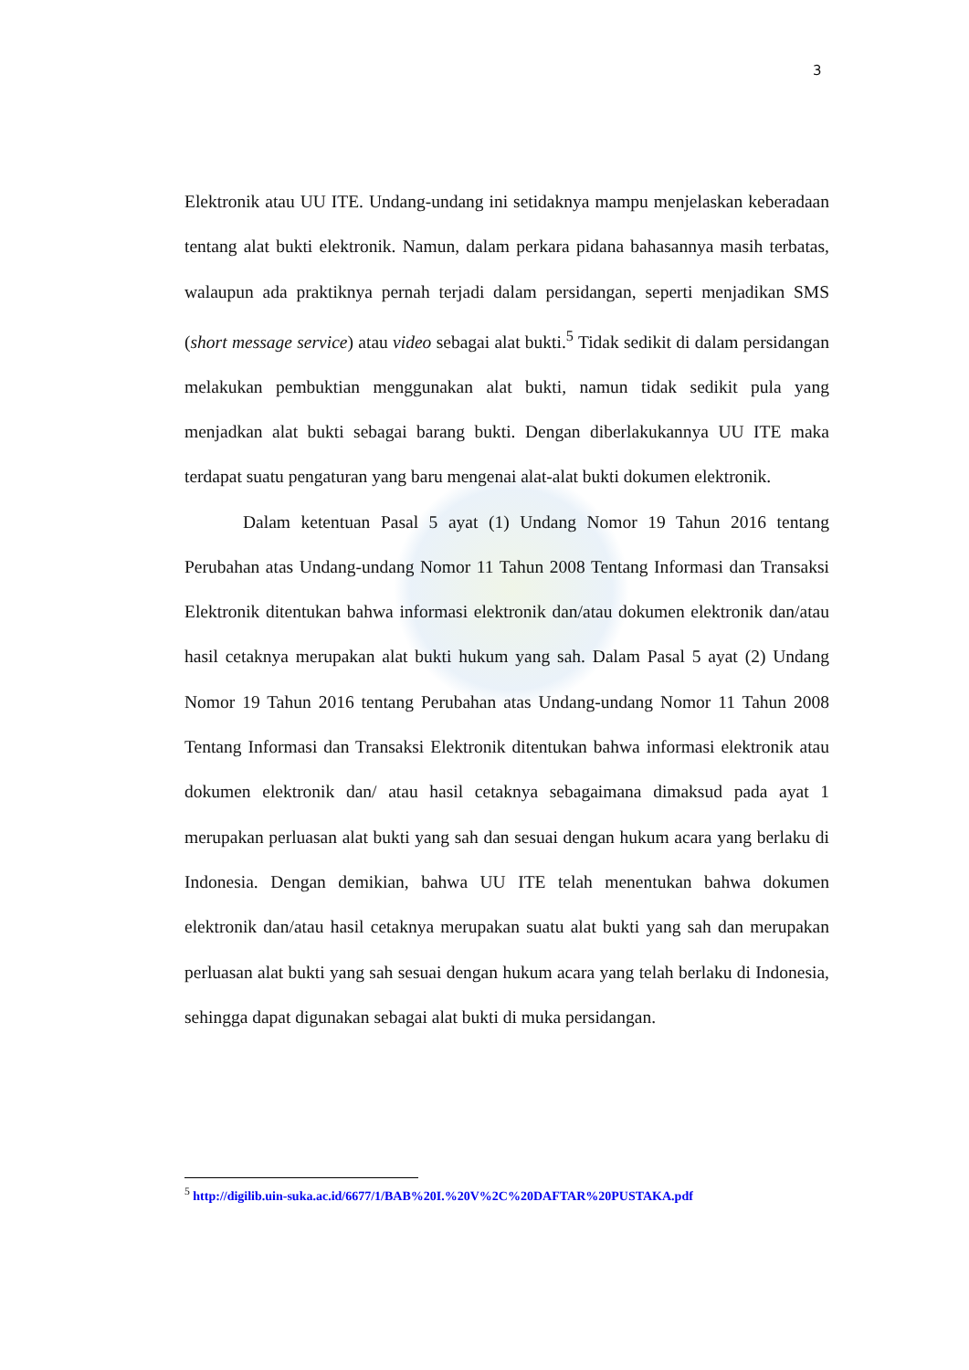3
Elektronik atau UU ITE. Undang-undang ini setidaknya mampu menjelaskan keberadaan tentang alat bukti elektronik. Namun, dalam perkara pidana bahasannya masih terbatas, walaupun ada praktiknya pernah terjadi dalam persidangan, seperti menjadikan SMS (short message service) atau video sebagai alat bukti.<sup>5</sup> Tidak sedikit di dalam persidangan melakukan pembuktian menggunakan alat bukti, namun tidak sedikit pula yang menjadkan alat bukti sebagai barang bukti. Dengan diberlakukannya UU ITE maka terdapat suatu pengaturan yang baru mengenai alat-alat bukti dokumen elektronik.
Dalam ketentuan Pasal 5 ayat (1) Undang Nomor 19 Tahun 2016 tentang Perubahan atas Undang-undang Nomor 11 Tahun 2008 Tentang Informasi dan Transaksi Elektronik ditentukan bahwa informasi elektronik dan/atau dokumen elektronik dan/atau hasil cetaknya merupakan alat bukti hukum yang sah. Dalam Pasal 5 ayat (2) Undang Nomor 19 Tahun 2016 tentang Perubahan atas Undang-undang Nomor 11 Tahun 2008 Tentang Informasi dan Transaksi Elektronik ditentukan bahwa informasi elektronik atau dokumen elektronik dan/ atau hasil cetaknya sebagaimana dimaksud pada ayat 1 merupakan perluasan alat bukti yang sah dan sesuai dengan hukum acara yang berlaku di Indonesia. Dengan demikian, bahwa UU ITE telah menentukan bahwa dokumen elektronik dan/atau hasil cetaknya merupakan suatu alat bukti yang sah dan merupakan perluasan alat bukti yang sah sesuai dengan hukum acara yang telah berlaku di Indonesia, sehingga dapat digunakan sebagai alat bukti di muka persidangan.
<sup>5</sup> http://digilib.uin-suka.ac.id/6677/1/BAB%20I.%20V%2C%20DAFTAR%20PUSTAKA.pdf